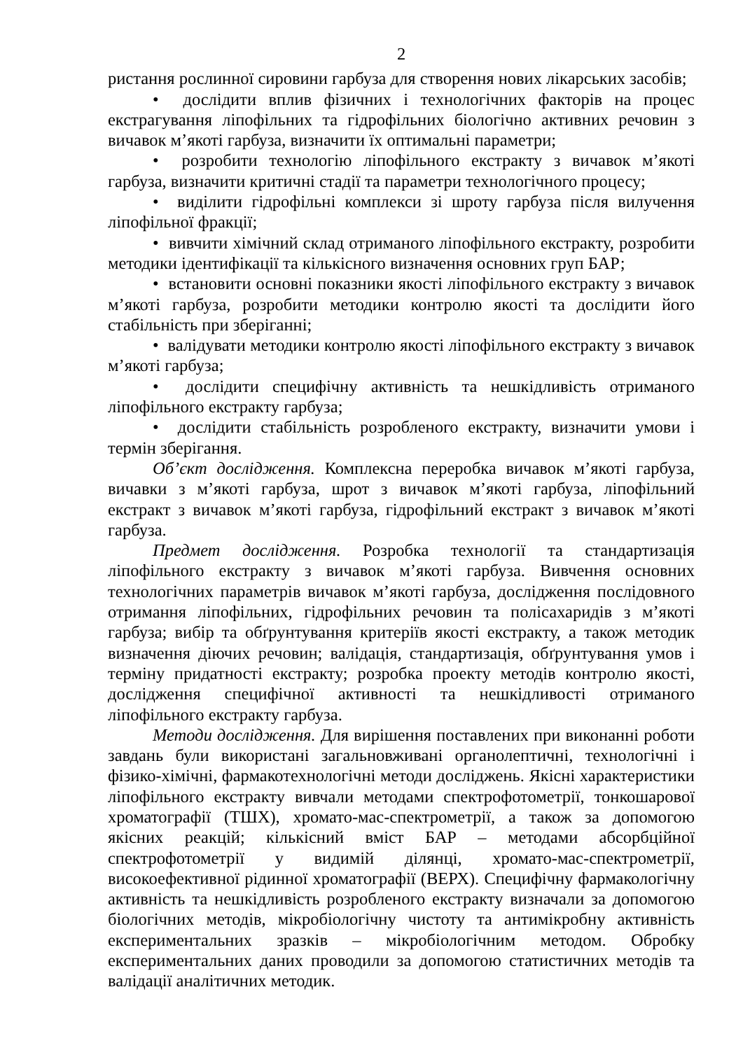2
ристання рослинної сировини гарбуза для створення нових лікарських засобів;
• дослідити вплив фізичних і технологічних факторів на процес екстрагування ліпофільних та гідрофільних біологічно активних речовин з вичавок м’якоті гарбуза, визначити їх оптимальні параметри;
• розробити технологію ліпофільного екстракту з вичавок м’якоті гарбуза, визначити критичні стадії та параметри технологічного процесу;
• виділити гідрофільні комплекси зі шроту гарбуза після вилучення ліпофільної фракції;
• вивчити хімічний склад отриманого ліпофільного екстракту, розробити методики ідентифікації та кількісного визначення основних груп БАР;
• встановити основні показники якості ліпофільного екстракту з вичавок м’якоті гарбуза, розробити методики контролю якості та дослідити його стабільність при зберіганні;
• валідувати методики контролю якості ліпофільного екстракту з вичавок м’якоті гарбуза;
• дослідити специфічну активність та нешкідливість отриманого ліпофільного екстракту гарбуза;
• дослідити стабільність розробленого екстракту, визначити умови і термін зберігання.
Об’єкт дослідження. Комплексна переробка вичавок м’якоті гарбуза, вичавки з м’якоті гарбуза, шрот з вичавок м’якоті гарбуза, ліпофільний екстракт з вичавок м’якоті гарбуза, гідрофільний екстракт з вичавок м’якоті гарбуза.
Предмет дослідження. Розробка технології та стандартизація ліпофільного екстракту з вичавок м’якоті гарбуза. Вивчення основних технологічних параметрів вичавок м’якоті гарбуза, дослідження послідовного отримання ліпофільних, гідрофільних речовин та полісахаридів з м’якоті гарбуза; вибір та обґрунтування критеріїв якості екстракту, а також методик визначення діючих речовин; валідація, стандартизація, обґрунтування умов і терміну придатності екстракту; розробка проекту методів контролю якості, дослідження специфічної активності та нешкідливості отриманого ліпофільного екстракту гарбуза.
Методи дослідження. Для вирішення поставлених при виконанні роботи завдань були використані загальновживані органолептичні, технологічні і фізико-хімічні, фармакотехнологічні методи досліджень. Якісні характеристики ліпофільного екстракту вивчали методами спектрофотометрії, тонкошарової хроматографії (ТШХ), хромато-мас-спектрометрії, а також за допомогою якісних реакцій; кількісний вміст БАР – методами абсорбційної спектрофотометрії у видимій ділянці, хромато-мас-спектрометрії, високоефективної рідинної хроматографії (ВЕРХ). Специфічну фармакологічну активність та нешкідливість розробленого екстракту визначали за допомогою біологічних методів, мікробіологічну чистоту та антимікробну активність експериментальних зразків – мікробіологічним методом. Обробку експериментальних даних проводили за допомогою статистичних методів та валідації аналітичних методик.